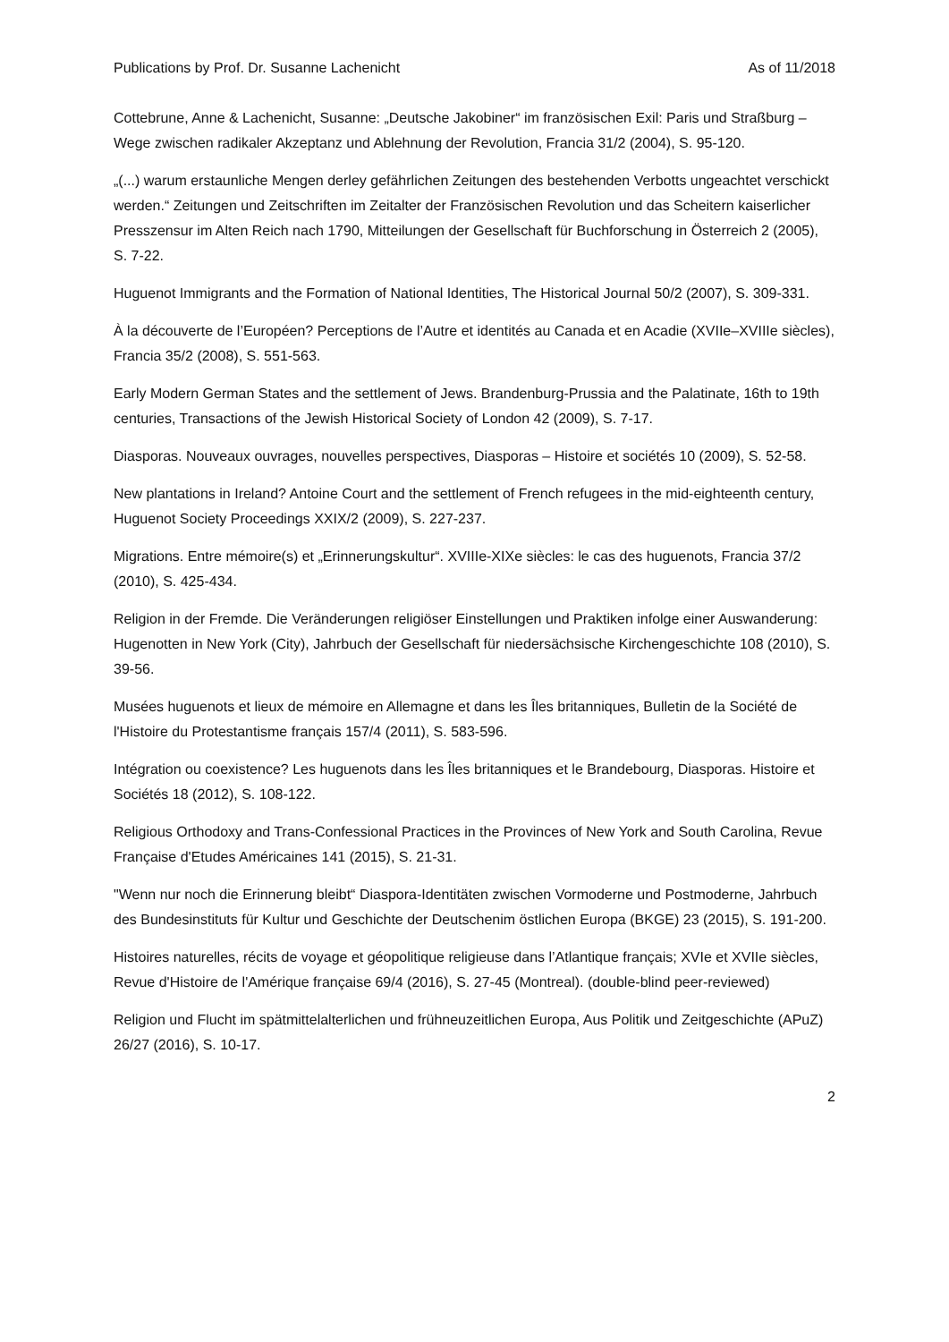Publications by Prof. Dr. Susanne Lachenicht As of 11/2018
Cottebrune, Anne & Lachenicht, Susanne: „Deutsche Jakobiner“ im französischen Exil: Paris und Straßburg – Wege zwischen radikaler Akzeptanz und Ablehnung der Revolution, Francia 31/2 (2004), S. 95-120.
„(...) warum erstaunliche Mengen derley gefährlichen Zeitungen des bestehenden Verbotts ungeachtet verschickt werden.“ Zeitungen und Zeitschriften im Zeitalter der Französischen Revolution und das Scheitern kaiserlicher Presszensur im Alten Reich nach 1790, Mitteilungen der Gesellschaft für Buchforschung in Österreich 2 (2005), S. 7-22.
Huguenot Immigrants and the Formation of National Identities, The Historical Journal 50/2 (2007), S. 309-331.
À la découverte de l’Européen? Perceptions de l’Autre et identités au Canada et en Acadie (XVIIe–XVIIIe siècles), Francia 35/2 (2008), S. 551-563.
Early Modern German States and the settlement of Jews. Brandenburg-Prussia and the Palatinate, 16th to 19th centuries, Transactions of the Jewish Historical Society of London 42 (2009), S. 7-17.
Diasporas. Nouveaux ouvrages, nouvelles perspectives, Diasporas – Histoire et sociétés 10 (2009), S. 52-58.
New plantations in Ireland? Antoine Court and the settlement of French refugees in the mid-eighteenth century, Huguenot Society Proceedings XXIX/2 (2009), S. 227-237.
Migrations. Entre mémoire(s) et „Erinnerungskultur“. XVIIIe-XIXe siècles: le cas des huguenots, Francia 37/2 (2010), S. 425-434.
Religion in der Fremde. Die Veränderungen religiöser Einstellungen und Praktiken infolge einer Auswanderung: Hugenotten in New York (City), Jahrbuch der Gesellschaft für niedersächsische Kirchengeschichte 108 (2010), S. 39-56.
Musées huguenots et lieux de mémoire en Allemagne et dans les Îles britanniques, Bulletin de la Société de l'Histoire du Protestantisme français 157/4 (2011), S. 583-596.
Intégration ou coexistence? Les huguenots dans les Îles britanniques et le Brandebourg, Diasporas. Histoire et Sociétés 18 (2012), S. 108-122.
Religious Orthodoxy and Trans-Confessional Practices in the Provinces of New York and South Carolina, Revue Française d'Etudes Américaines 141 (2015), S. 21-31.
"Wenn nur noch die Erinnerung bleibt“ Diaspora-Identitäten zwischen Vormoderne und Postmoderne, Jahrbuch des Bundesinstituts für Kultur und Geschichte der Deutschenim östlichen Europa (BKGE) 23 (2015), S. 191-200.
Histoires naturelles, récits de voyage et géopolitique religieuse dans l’Atlantique français; XVIe et XVIIe siècles, Revue d'Histoire de l'Amérique française 69/4 (2016), S. 27-45 (Montreal). (double-blind peer-reviewed)
Religion und Flucht im spätmittelalterlichen und frühneuzeitlichen Europa, Aus Politik und Zeitgeschichte (APuZ) 26/27 (2016), S. 10-17.
2